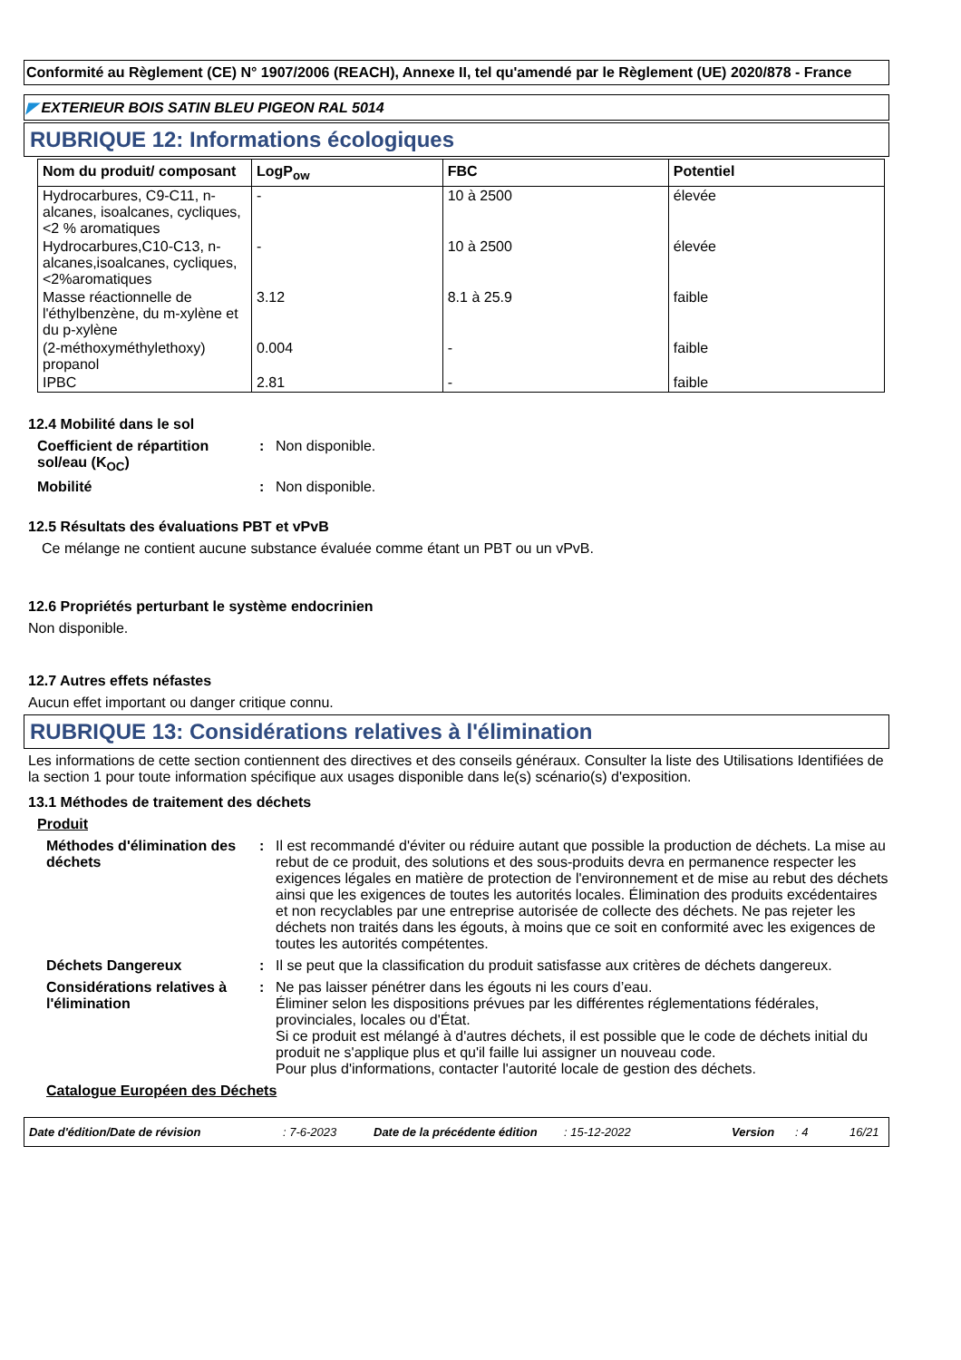Conformité au Règlement (CE) N° 1907/2006 (REACH), Annexe II, tel qu'amendé par le Règlement (UE) 2020/878 - France
◤ EXTERIEUR BOIS SATIN BLEU PIGEON RAL 5014
RUBRIQUE 12: Informations écologiques
| Nom du produit/ composant | LogP<sub>ow</sub> | FBC | Potentiel |
| --- | --- | --- | --- |
| Hydrocarbures, C9-C11, n-alcanes, isoalcanes, cycliques, <2 % aromatiques | - | 10 à 2500 | élevée |
| Hydrocarbures,C10-C13, n-alcanes,isoalcanes, cycliques,<2%aromatiques | - | 10 à 2500 | élevée |
| Masse réactionnelle de l'éthylbenzène, du m-xylène et du p-xylène | 3.12 | 8.1 à 25.9 | faible |
| (2-méthoxyméthylethoxy) propanol | 0.004 | - | faible |
| IPBC | 2.81 | - | faible |
12.4 Mobilité dans le sol
Coefficient de répartition sol/eau (K<sub>OC</sub>)
: Non disponible.
Mobilité : Non disponible.
12.5 Résultats des évaluations PBT et vPvB
Ce mélange ne contient aucune substance évaluée comme étant un PBT ou un vPvB.
12.6 Propriétés perturbant le système endocrinien
Non disponible.
12.7 Autres effets néfastes
Aucun effet important ou danger critique connu.
RUBRIQUE 13: Considérations relatives à l'élimination
Les informations de cette section contiennent des directives et des conseils généraux. Consulter la liste des Utilisations Identifiées de la section 1 pour toute information spécifique aux usages disponible dans le(s) scénario(s) d'exposition.
13.1 Méthodes de traitement des déchets
Produit
Méthodes d'élimination des déchets
: Il est recommandé d'éviter ou réduire autant que possible la production de déchets. La mise au rebut de ce produit, des solutions et des sous-produits devra en permanence respecter les exigences légales en matière de protection de l'environnement et de mise au rebut des déchets ainsi que les exigences de toutes les autorités locales. Élimination des produits excédentaires et non recyclables par une entreprise autorisée de collecte des déchets. Ne pas rejeter les déchets non traités dans les égouts, à moins que ce soit en conformité avec les exigences de toutes les autorités compétentes.
Déchets Dangereux : Il se peut que la classification du produit satisfasse aux critères de déchets dangereux.
Considérations relatives à l'élimination
: Ne pas laisser pénétrer dans les égouts ni les cours d’eau.
Éliminer selon les dispositions prévues par les différentes réglementations fédérales, provinciales, locales ou d'État.
Si ce produit est mélangé à d'autres déchets, il est possible que le code de déchets initial du produit ne s'applique plus et qu'il faille lui assigner un nouveau code.
Pour plus d'informations, contacter l'autorité locale de gestion des déchets.
Catalogue Européen des Déchets
Date d'édition/Date de révision: 7-6-2023 Date de la précédente édition: 15-12-2022 Version: 4 16/21